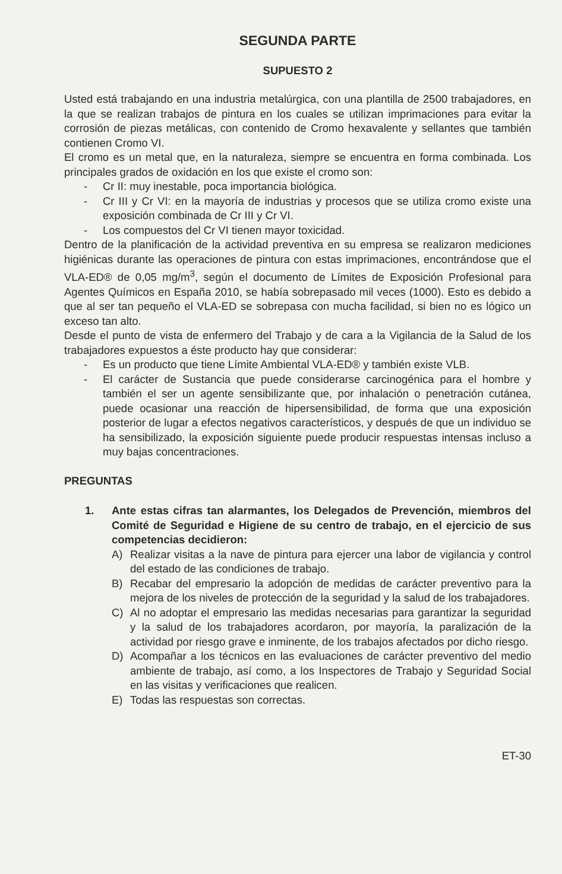SEGUNDA PARTE
SUPUESTO 2
Usted está trabajando en una industria metalúrgica, con una plantilla de 2500 trabajadores, en la que se realizan trabajos de pintura en los cuales se utilizan imprimaciones para evitar la corrosión de piezas metálicas, con contenido de Cromo hexavalente y sellantes que también contienen Cromo VI.
El cromo es un metal que, en la naturaleza, siempre se encuentra en forma combinada. Los principales grados de oxidación en los que existe el cromo son:
- Cr II: muy inestable, poca importancia biológica.
- Cr III y Cr VI: en la mayoría de industrias y procesos que se utiliza cromo existe una exposición combinada de Cr III y Cr VI.
- Los compuestos del Cr VI tienen mayor toxicidad.
Dentro de la planificación de la actividad preventiva en su empresa se realizaron mediciones higiénicas durante las operaciones de pintura con estas imprimaciones, encontrándose que el VLA-ED® de 0,05 mg/m<sup>3</sup>, según el documento de Límites de Exposición Profesional para Agentes Químicos en España 2010, se había sobrepasado mil veces (1000). Esto es debido a que al ser tan pequeño el VLA-ED se sobrepasa con mucha facilidad, si bien no es lógico un exceso tan alto.
Desde el punto de vista de enfermero del Trabajo y de cara a la Vigilancia de la Salud de los trabajadores expuestos a éste producto hay que considerar:
- Es un producto que tiene Límite Ambiental VLA-ED® y también existe VLB.
- El carácter de Sustancia que puede considerarse carcinogénica para el hombre y también el ser un agente sensibilizante que, por inhalación o penetración cutánea, puede ocasionar una reacción de hipersensibilidad, de forma que una exposición posterior de lugar a efectos negativos característicos, y después de que un individuo se ha sensibilizado, la exposición siguiente puede producir respuestas intensas incluso a muy bajas concentraciones.
PREGUNTAS
1. Ante estas cifras tan alarmantes, los Delegados de Prevención, miembros del Comité de Seguridad e Higiene de su centro de trabajo, en el ejercicio de sus competencias decidieron:
A) Realizar visitas a la nave de pintura para ejercer una labor de vigilancia y control del estado de las condiciones de trabajo.
B) Recabar del empresario la adopción de medidas de carácter preventivo para la mejora de los niveles de protección de la seguridad y la salud de los trabajadores.
C) Al no adoptar el empresario las medidas necesarias para garantizar la seguridad y la salud de los trabajadores acordaron, por mayoría, la paralización de la actividad por riesgo grave e inminente, de los trabajos afectados por dicho riesgo.
D) Acompañar a los técnicos en las evaluaciones de carácter preventivo del medio ambiente de trabajo, así como, a los Inspectores de Trabajo y Seguridad Social en las visitas y verificaciones que realicen.
E) Todas las respuestas son correctas.
ET-30